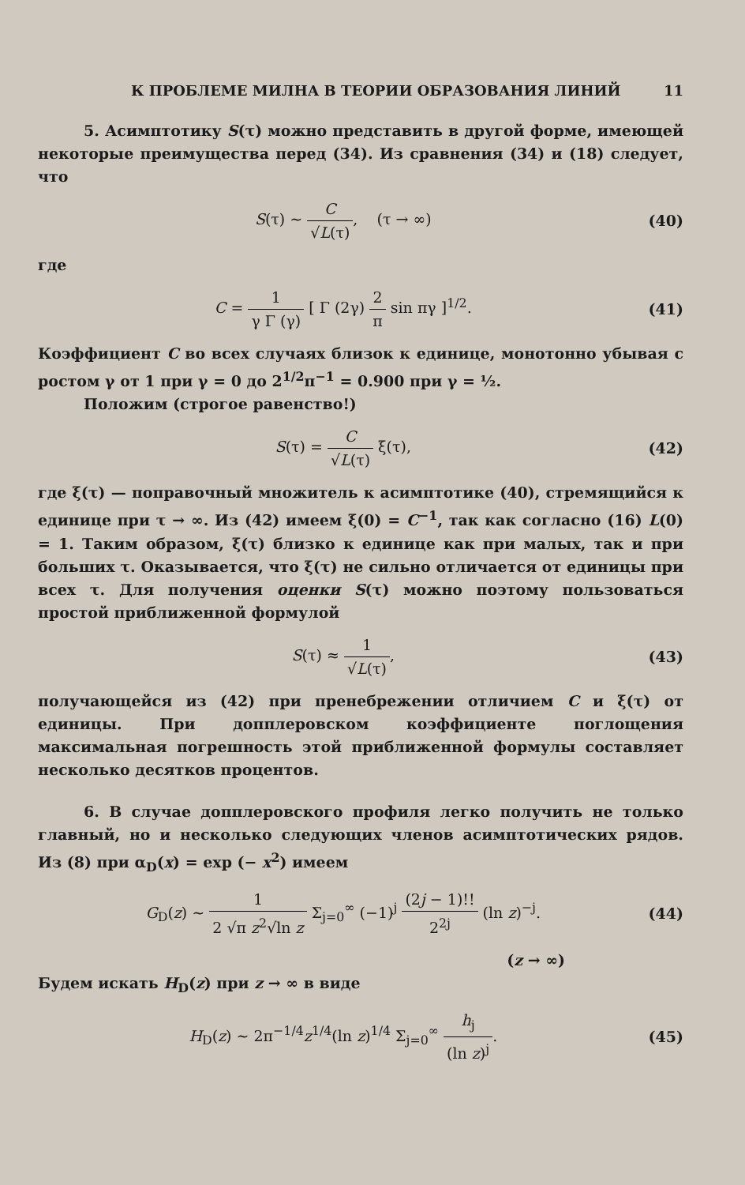К ПРОБЛЕМЕ МИЛНА В ТЕОРИИ ОБРАЗОВАНИЯ ЛИНИЙ 11
5. Асимптотику S(τ) можно представить в другой форме, имеющей некоторые преимущества перед (34). Из сравнения (34) и (18) следует, что
S(τ) ~ C √L(τ), (τ → ∞) (40)
где
C = 1 γ Γ (γ) [ Γ (2γ) 2 π sin πγ ]<sup>1/2</sup>.
(41)
Коэффициент C во всех случаях близок к единице, монотонно убывая с ростом γ от 1 при γ = 0 до 2<sup>1/2</sup>π<sup>−1</sup> = 0.900 при γ = ½.
Положим (строгое равенство!)
S(τ) = C √L(τ) ξ(τ), (42)
где ξ(τ) — поправочный множитель к асимптотике (40), стремящийся к единице при τ → ∞. Из (42) имеем ξ(0) = C<sup>−1</sup>, так как согласно (16) L(0) = 1. Таким образом, ξ(τ) близко к единице как при малых, так и при больших τ. Оказывается, что ξ(τ) не сильно отличается от единицы при всех τ. Для получения оценки S(τ) можно поэтому пользоваться простой приближенной формулой
S(τ) ≈ 1 √L(τ), (43)
получающейся из (42) при пренебрежении отличием C и ξ(τ) от единицы. При допплеровском коэффициенте поглощения максимальная погрешность этой приближенной формулы составляет несколько десятков процентов.
6. В случае допплеровского профиля легко получить не только главный, но и несколько следующих членов асимптотических рядов. Из (8) при α<sub>D</sub>(x) = exp (− x<sup>2</sup>) имеем
G<sub>D</sub>(z) ~ 1 2 √π z<sup>2</sup>√ln z Σ<sub>j=0</sub><sup>∞</sup> (−1)<sup>j</sup> (2j − 1)!! 2<sup>2j</sup> (ln z)<sup>−j</sup>.
(44)
(z → ∞)
Будем искать H<sub>D</sub>(z) при z → ∞ в виде
H<sub>D</sub>(z) ~ 2π<sup>−1/4</sup>z<sup>1/4</sup>(ln z)<sup>1/4</sup> Σ<sub>j=0</sub><sup>∞</sup> h<sub>j</sub> (ln z)<sup>j</sup>.
(45)